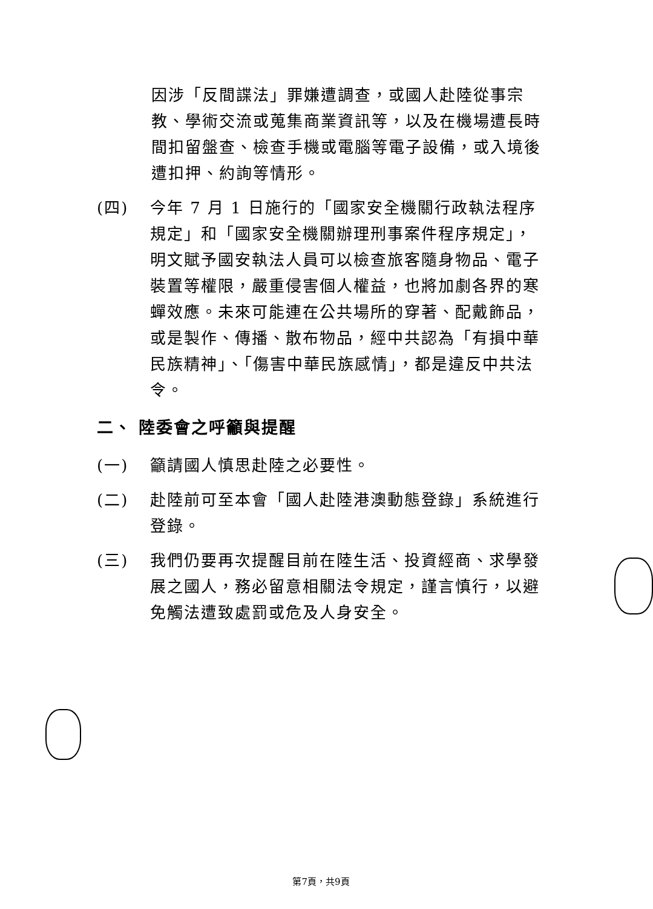因涉「反間諜法」罪嫌遭調查，或國人赴陸從事宗教、學術交流或蒐集商業資訊等，以及在機場遭長時間扣留盤查、檢查手機或電腦等電子設備，或入境後遭扣押、約詢等情形。
(四) 今年 7 月 1 日施行的「國家安全機關行政執法程序規定」和「國家安全機關辦理刑事案件程序規定」，明文賦予國安執法人員可以檢查旅客隨身物品、電子裝置等權限，嚴重侵害個人權益，也將加劇各界的寒蟬效應。未來可能連在公共場所的穿著、配戴飾品，或是製作、傳播、散布物品，經中共認為「有損中華民族精神」、「傷害中華民族感情」，都是違反中共法令。
二、 陸委會之呼籲與提醒
(一) 籲請國人慎思赴陸之必要性。
(二) 赴陸前可至本會「國人赴陸港澳動態登錄」系統進行登錄。
(三) 我們仍要再次提醒目前在陸生活、投資經商、求學發展之國人，務必留意相關法令規定，謹言慎行，以避免觸法遭致處罰或危及人身安全。
第7頁，共9頁